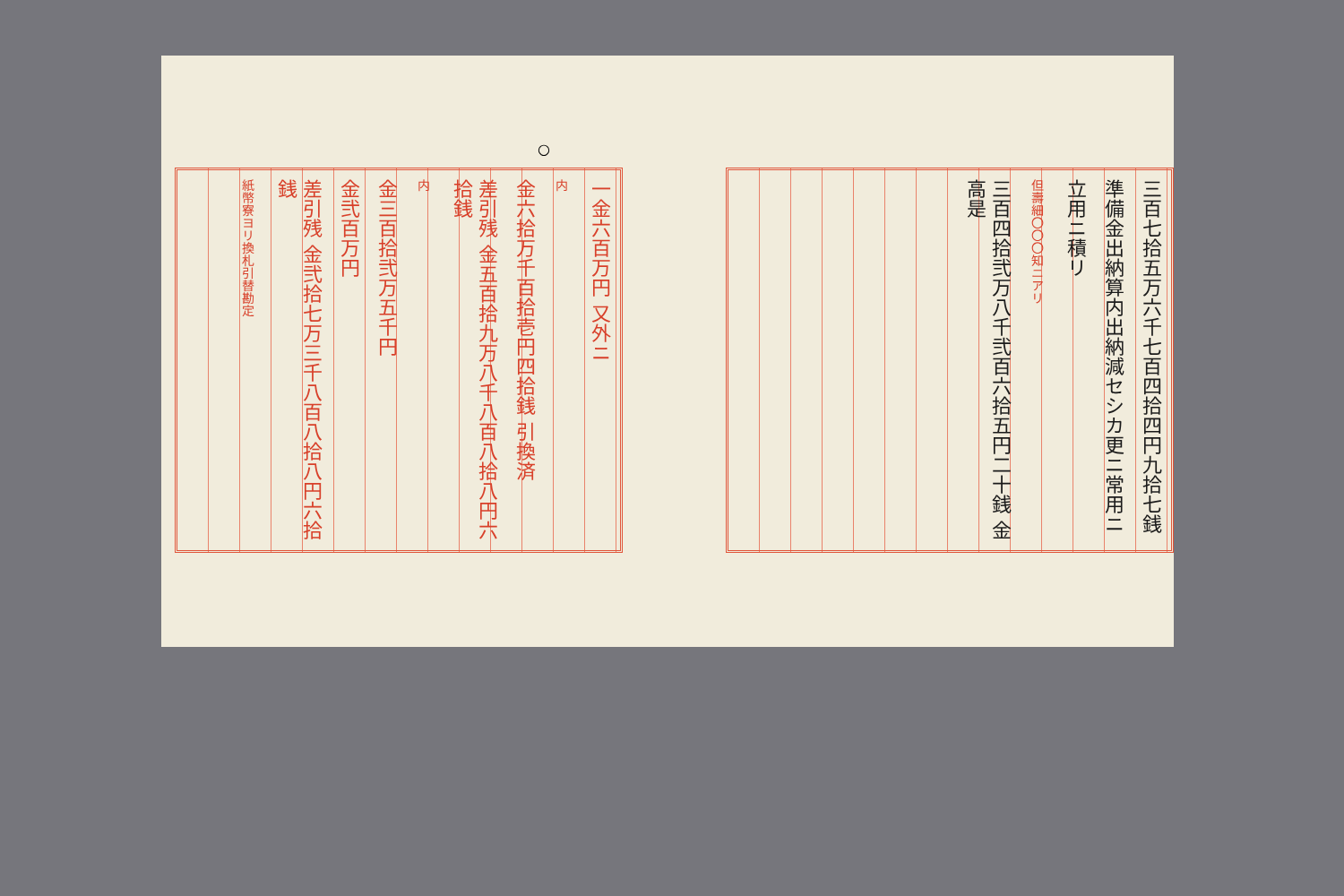○
一金六百万円 又外ニ
内
金六拾万千百拾壱円四拾銭 引換済
差引残 金五百拾九万八千八百八拾八円六拾銭
内
金三百拾弐万五千円
金弐百万円
差引残 金弐拾七万三千八百八拾八円六拾銭
紙幣寮ヨリ換札引替勘定
三百七拾五万六千七百四拾四円九拾七銭
準備金出納算内出納減セシカ更ニ常用ニ
立用ニ積リ
但壽細〇〇〇知ニアリ
三百四拾弐万八千弐百六拾五円二十銭 金高是